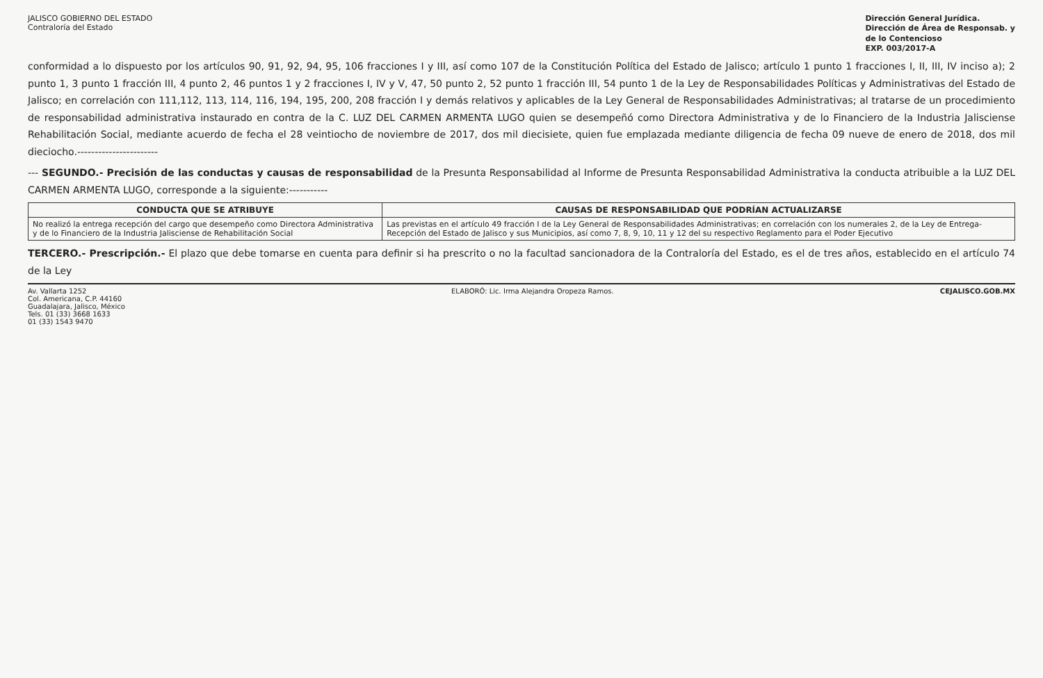JALISCO GOBIERNO DEL ESTADO
Contraloría del Estado
Dirección General Jurídica.
Dirección de Área de Responsab. y
de lo Contencioso
EXP. 003/2017-A
conformidad a lo dispuesto por los artículos 90, 91, 92, 94, 95, 106 fracciones I y III, así como 107 de la Constitución Política del Estado de Jalisco; artículo 1 punto 1 fracciones I, II, III, IV inciso a); 2 punto 1, 3 punto 1 fracción III, 4 punto 2, 46 puntos 1 y 2 fracciones I, IV y V, 47, 50 punto 2, 52 punto 1 fracción III, 54 punto 1 de la Ley de Responsabilidades Políticas y Administrativas del Estado de Jalisco; en correlación con 111,112, 113, 114, 116, 194, 195, 200, 208 fracción I y demás relativos y aplicables de la Ley General de Responsabilidades Administrativas; al tratarse de un procedimiento de responsabilidad administrativa instaurado en contra de la C. LUZ DEL CARMEN ARMENTA LUGO quien se desempeñó como Directora Administrativa y de lo Financiero de la Industria Jalisciense Rehabilitación Social, mediante acuerdo de fecha el 28 veintiocho de noviembre de 2017, dos mil diecisiete, quien fue emplazada mediante diligencia de fecha 09 nueve de enero de 2018, dos mil dieciocho.-----------------------
--- SEGUNDO.- Precisión de las conductas y causas de responsabilidad de la Presunta Responsabilidad al Informe de Presunta Responsabilidad Administrativa la conducta atribuible a la LUZ DEL CARMEN ARMENTA LUGO, corresponde a la siguiente:-----------
| CONDUCTA QUE SE ATRIBUYE | CAUSAS DE RESPONSABILIDAD QUE PODRÍAN ACTUALIZARSE |
| --- | --- |
| No realizó la entrega recepción del cargo que desempeño como Directora Administrativa y de lo Financiero de la Industria Jalisciense de Rehabilitación Social | Las previstas en el artículo 49 fracción I de la Ley General de Responsabilidades Administrativas; en correlación con los numerales 2, de la Ley de Entrega-Recepción del Estado de Jalisco y sus Municipios, así como 7, 8, 9, 10, 11 y 12 del su respectivo Reglamento para el Poder Ejecutivo |
TERCERO.- Prescripción.- El plazo que debe tomarse en cuenta para definir si ha prescrito o no la facultad sancionadora de la Contraloría del Estado, es el de tres años, establecido en el artículo 74 de la Ley
Av. Vallarta 1252
Col. Americana, C.P. 44160
Guadalajara, Jalisco, México
Tels. 01 (33) 3668 1633
01 (33) 1543 9470
ELABORÓ: Lic. Irma Alejandra Oropeza Ramos.
CEJALISCO.GOB.MX